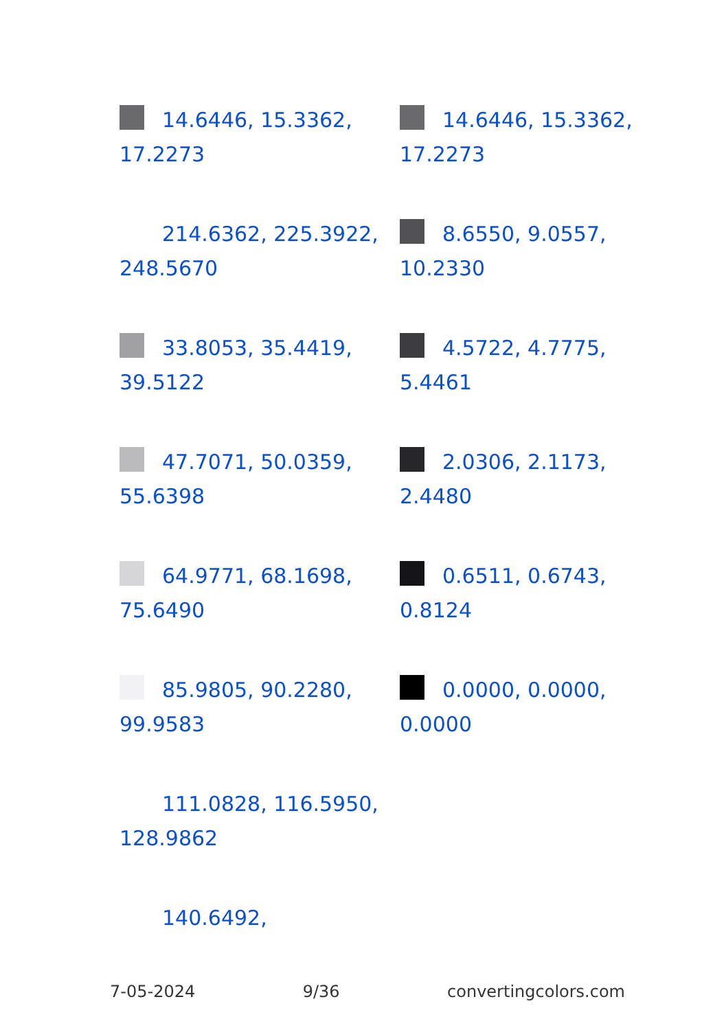14.6446, 15.3362, 17.2273
214.6362, 225.3922, 248.5670
33.8053, 35.4419, 39.5122
47.7071, 50.0359, 55.6398
64.9771, 68.1698, 75.6490
85.9805, 90.2280, 99.9583
111.0828, 116.5950, 128.9862
140.6492,
14.6446, 15.3362, 17.2273
8.6550, 9.0557, 10.2330
4.5722, 4.7775, 5.4461
2.0306, 2.1173, 2.4480
0.6511, 0.6743, 0.8124
0.0000, 0.0000, 0.0000
7-05-2024 9/36 convertingcolors.com